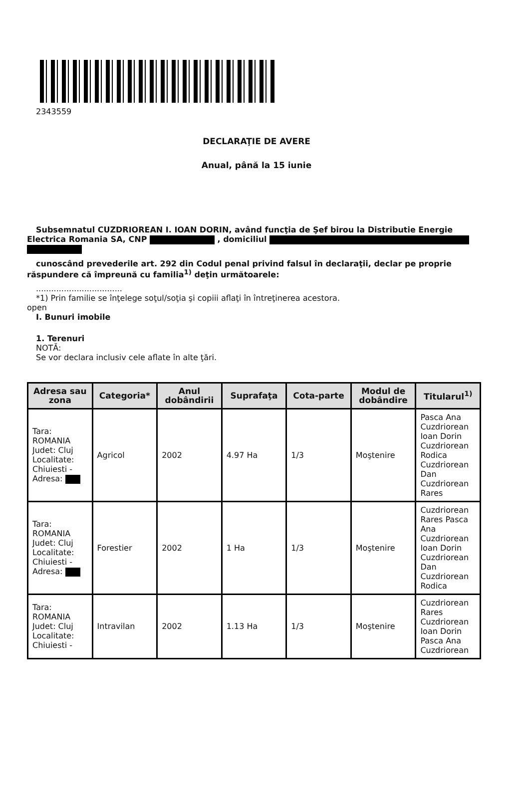2343559
DECLARAŢIE DE AVERE
Anual, până la 15 iunie
Subsemnatul CUZDRIOREAN I. IOAN DORIN, având funcţia de Şef birou la Distributie Energie Electrica Romania SA, CNP , domiciliul
cunoscând prevederile art. 292 din Codul penal privind falsul în declaraţii, declar pe proprie răspundere că împreună cu familia<sup>1)</sup> deţin următoarele:
..................................
*1) Prin familie se înţelege soţul/soţia şi copiii aflaţi în întreţinerea acestora.
open
I. Bunuri imobile
1. Terenuri
NOTĂ:
Se vor declara inclusiv cele aflate în alte ţări.
| Adresa sau zona | Categoria* | Anul dobândirii | Suprafaţa | Cota-parte | Modul de dobândire | Titularul<sup>1)</sup> |
| --- | --- | --- | --- | --- | --- | --- |
| Tara: ROMANIA Judet: Cluj Localitate: Chiuiesti - Adresa: | Agricol | 2002 | 4.97 Ha | 1/3 | Moştenire | Pasca Ana Cuzdriorean Ioan Dorin Cuzdriorean Rodica Cuzdriorean Dan Cuzdriorean Rares |
| Tara: ROMANIA Judet: Cluj Localitate: Chiuiesti - Adresa: | Forestier | 2002 | 1 Ha | 1/3 | Moştenire | Cuzdriorean Rares Pasca Ana Cuzdriorean Ioan Dorin Cuzdriorean Dan Cuzdriorean Rodica |
| Tara: ROMANIA Judet: Cluj Localitate: Chiuiesti - | Intravilan | 2002 | 1.13 Ha | 1/3 | Moştenire | Cuzdriorean Rares Cuzdriorean Ioan Dorin Pasca Ana Cuzdriorean |